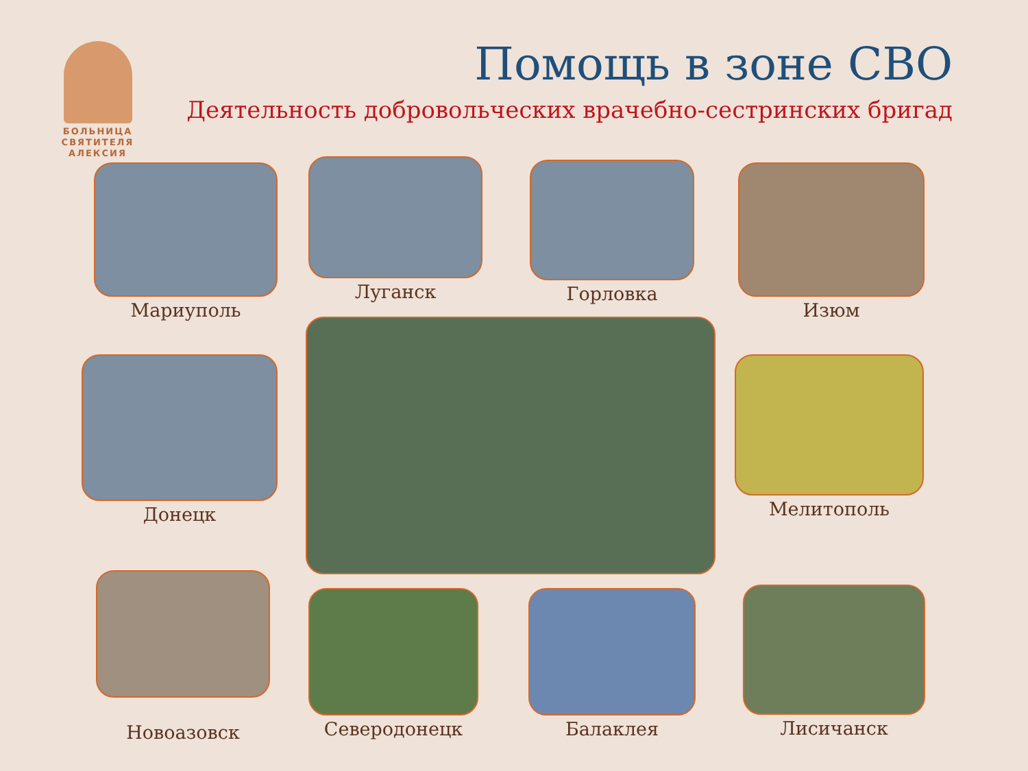БОЛЬНИЦА СВЯТИТЕЛЯ АЛЕКСИЯ
Помощь в зоне СВО
Деятельность добровольческих врачебно-сестринских бригад
Мариуполь Луганск Горловка Изюм
Донецк Мелитополь
Новоазовск Северодонецк Балаклея Лисичанск